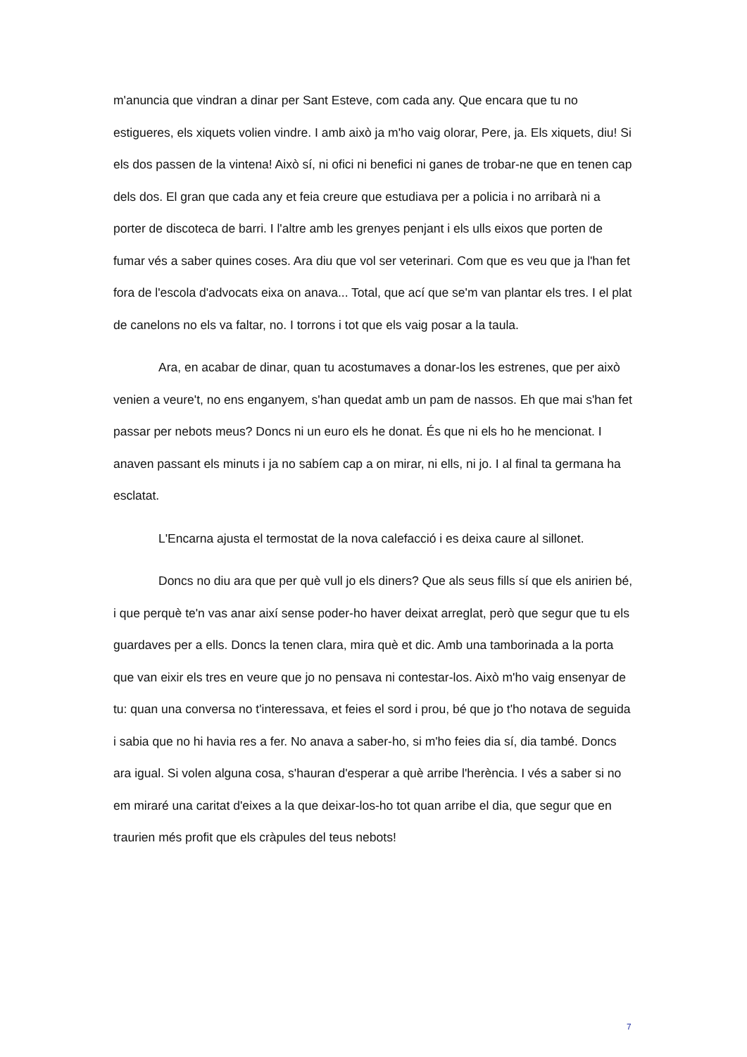m'anuncia que vindran a dinar per Sant Esteve, com cada any. Que encara que tu no estigueres, els xiquets volien vindre. I amb això ja m'ho vaig olorar, Pere, ja. Els xiquets, diu! Si els dos passen de la vintena! Això sí, ni ofici ni benefici ni ganes de trobar-ne que en tenen cap dels dos. El gran que cada any et feia creure que estudiava per a policia i no arribarà ni a porter de discoteca de barri. I l'altre amb les grenyes penjant i els ulls eixos que porten de fumar vés a saber quines coses. Ara diu que vol ser veterinari. Com que es veu que ja l'han fet fora de l'escola d'advocats eixa on anava... Total, que ací que se'm van plantar els tres. I el plat de canelons no els va faltar, no. I torrons i tot que els vaig posar a la taula.
Ara, en acabar de dinar, quan tu acostumaves a donar-los les estrenes, que per això venien a veure't, no ens enganyem, s'han quedat amb un pam de nassos. Eh que mai s'han fet passar per nebots meus? Doncs ni un euro els he donat. És que ni els ho he mencionat. I anaven passant els minuts i ja no sabíem cap a on mirar, ni ells, ni jo. I al final ta germana ha esclatat.
L'Encarna ajusta el termostat de la nova calefacció i es deixa caure al sillonet.
Doncs no diu ara que per què vull jo els diners? Que als seus fills sí que els anirien bé, i que perquè te'n vas anar així sense poder-ho haver deixat arreglat, però que segur que tu els guardaves per a ells. Doncs la tenen clara, mira què et dic. Amb una tamborinada a la porta que van eixir els tres en veure que jo no pensava ni contestar-los. Això m'ho vaig ensenyar de tu: quan una conversa no t'interessava, et feies el sord i prou, bé que jo t'ho notava de seguida i sabia que no hi havia res a fer. No anava a saber-ho, si m'ho feies dia sí, dia també. Doncs ara igual. Si volen alguna cosa, s'hauran d'esperar a què arribe l'herència. I vés a saber si no em miraré una caritat d'eixes a la que deixar-los-ho tot quan arribe el dia, que segur que en traurien més profit que els cràpules del teus nebots!
7